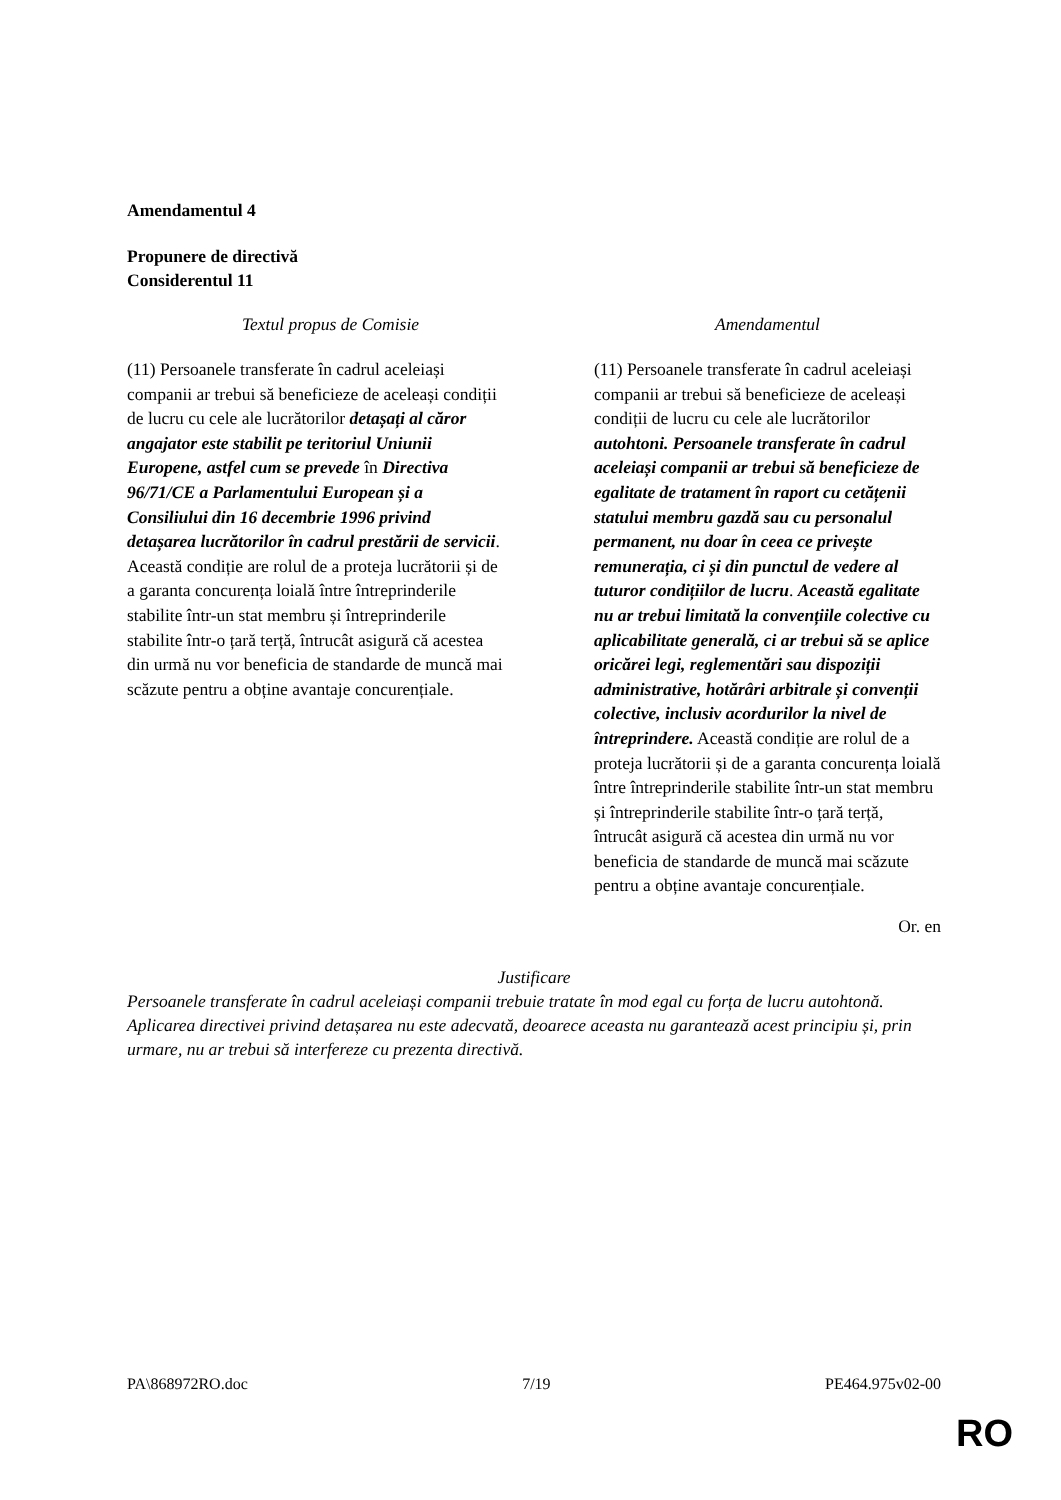Amendamentul 4
Propunere de directivă
Considerentul 11
| Textul propus de Comisie | Amendamentul |
| --- | --- |
| (11) Persoanele transferate în cadrul aceleiași companii ar trebui să beneficieze de aceleași condiții de lucru cu cele ale lucrătorilor detașați al căror angajator este stabilit pe teritoriul Uniunii Europene, astfel cum se prevede în Directiva 96/71/CE a Parlamentului European și a Consiliului din 16 decembrie 1996 privind detașarea lucrătorilor în cadrul prestării de servicii . Această condiție are rolul de a proteja lucrătorii și de a garanta concurența loială între întreprinderile stabilite într-un stat membru și întreprinderile stabilite într-o țară terță, întrucât asigură că acestea din urmă nu vor beneficia de standarde de muncă mai scăzute pentru a obține avantaje concurențiale. | (11) Persoanele transferate în cadrul aceleiași companii ar trebui să beneficieze de aceleași condiții de lucru cu cele ale lucrătorilor autohtoni. Persoanele transferate în cadrul aceleiași companii ar trebui să beneficieze de egalitate de tratament în raport cu cetățenii statului membru gazdă sau cu personalul permanent, nu doar în ceea ce privește remunerația, ci și din punctul de vedere al tuturor condițiilor de lucru . Această egalitate nu ar trebui limitată la convențiile colective cu aplicabilitate generală, ci ar trebui să se aplice oricărei legi, reglementări sau dispoziții administrative, hotărâri arbitrale și convenții colective, inclusiv acordurilor la nivel de întreprindere. Această condiție are rolul de a proteja lucrătorii și de a garanta concurența loială între întreprinderile stabilite într-un stat membru și întreprinderile stabilite într-o țară terță, întrucât asigură că acestea din urmă nu vor beneficia de standarde de muncă mai scăzute pentru a obține avantaje concurențiale. |
Or. en
Justificare
Persoanele transferate în cadrul aceleiași companii trebuie tratate în mod egal cu forța de lucru autohtonă. Aplicarea directivei privind detașarea nu este adecvată, deoarece aceasta nu garantează acest principiu și, prin urmare, nu ar trebui să interfereze cu prezenta directivă.
PA\868972RO.doc 7/19 PE464.975v02-00
RO